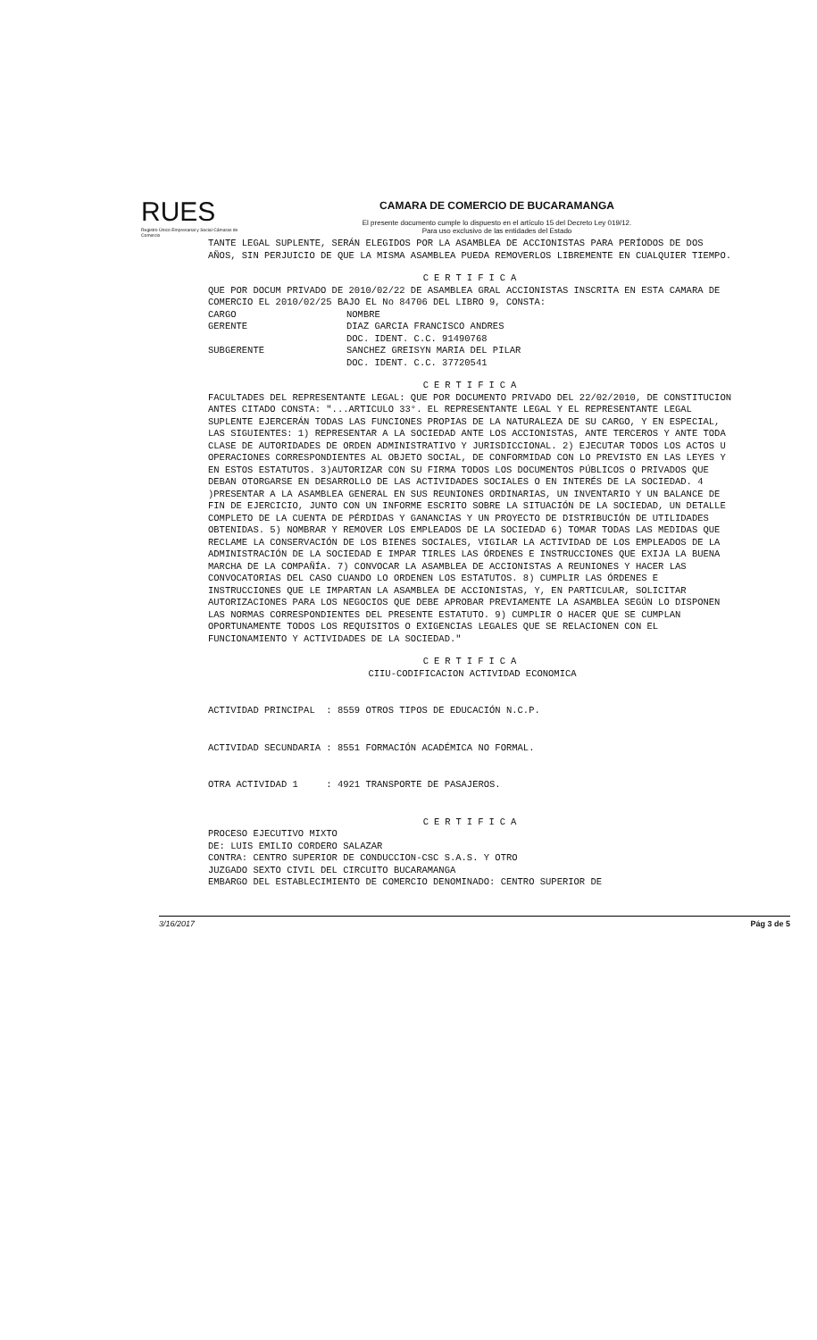RUES
Registro Único Empresarial y Social Cámaras de Comercio
CAMARA DE COMERCIO DE BUCARAMANGA
El presente documento cumple lo dispuesto en el artículo 15 del Decreto Ley 019/12.
Para uso exclusivo de las entidades del Estado
TANTE LEGAL SUPLENTE, SERÁN ELEGIDOS POR LA ASAMBLEA DE ACCIONISTAS PARA PERÍODOS DE DOS AÑOS, SIN PERJUICIO DE QUE LA MISMA ASAMBLEA PUEDA REMOVERLOS LIBREMENTE EN CUALQUIER TIEMPO.
CERTIFICA
QUE POR DOCUM PRIVADO DE 2010/02/22 DE ASAMBLEA GRAL ACCIONISTAS INSCRITA EN ESTA CAMARA DE COMERCIO EL 2010/02/25 BAJO EL No 84706 DEL LIBRO 9, CONSTA:
CARGO NOMBRE
GERENTE DIAZ GARCIA FRANCISCO ANDRES
DOC. IDENT. C.C. 91490768
SUBGERENTE SANCHEZ GREISYN MARIA DEL PILAR
DOC. IDENT. C.C. 37720541
CERTIFICA
FACULTADES DEL REPRESENTANTE LEGAL: QUE POR DOCUMENTO PRIVADO DEL 22/02/2010, DE CONSTITUCION ANTES CITADO CONSTA: "...ARTICULO 33°. EL REPRESENTANTE LEGAL Y EL REPRESENTANTE LEGAL SUPLENTE EJERCERÁN TODAS LAS FUNCIONES PROPIAS DE LA NATURALEZA DE SU CARGO, Y EN ESPECIAL, LAS SIGUIENTES: 1) REPRESENTAR A LA SOCIEDAD ANTE LOS ACCIONISTAS, ANTE TERCEROS Y ANTE TODA CLASE DE AUTORIDADES DE ORDEN ADMINISTRATIVO Y JURISDICCIONAL. 2) EJECUTAR TODOS LOS ACTOS U OPERACIONES CORRESPONDIENTES AL OBJETO SOCIAL, DE CONFORMIDAD CON LO PREVISTO EN LAS LEYES Y EN ESTOS ESTATUTOS. 3)AUTORIZAR CON SU FIRMA TODOS LOS DOCUMENTOS PÚBLICOS O PRIVADOS QUE DEBAN OTORGARSE EN DESARROLLO DE LAS ACTIVIDADES SOCIALES O EN INTERÉS DE LA SOCIEDAD. 4 )PRESENTAR A LA ASAMBLEA GENERAL EN SUS REUNIONES ORDINARIAS, UN INVENTARIO Y UN BALANCE DE FIN DE EJERCICIO, JUNTO CON UN INFORME ESCRITO SOBRE LA SITUACIÓN DE LA SOCIEDAD, UN DETALLE COMPLETO DE LA CUENTA DE PÉRDIDAS Y GANANCIAS Y UN PROYECTO DE DISTRIBUCIÓN DE UTILIDADES OBTENIDAS. 5) NOMBRAR Y REMOVER LOS EMPLEADOS DE LA SOCIEDAD 6) TOMAR TODAS LAS MEDIDAS QUE RECLAME LA CONSERVACIÓN DE LOS BIENES SOCIALES, VIGILAR LA ACTIVIDAD DE LOS EMPLEADOS DE LA ADMINISTRACIÓN DE LA SOCIEDAD E IMPAR TIRLES LAS ÓRDENES E INSTRUCCIONES QUE EXIJA LA BUENA MARCHA DE LA COMPAÑÍA. 7) CONVOCAR LA ASAMBLEA DE ACCIONISTAS A REUNIONES Y HACER LAS CONVOCATORIAS DEL CASO CUANDO LO ORDENEN LOS ESTATUTOS. 8) CUMPLIR LAS ÓRDENES E INSTRUCCIONES QUE LE IMPARTAN LA ASAMBLEA DE ACCIONISTAS, Y, EN PARTICULAR, SOLICITAR AUTORIZACIONES PARA LOS NEGOCIOS QUE DEBE APROBAR PREVIAMENTE LA ASAMBLEA SEGÚN LO DISPONEN LAS NORMAS CORRESPONDIENTES DEL PRESENTE ESTATUTO. 9) CUMPLIR O HACER QUE SE CUMPLAN OPORTUNAMENTE TODOS LOS REQUISITOS O EXIGENCIAS LEGALES QUE SE RELACIONEN CON EL FUNCIONAMIENTO Y ACTIVIDADES DE LA SOCIEDAD."
CERTIFICA
CIIU-CODIFICACION ACTIVIDAD ECONOMICA
ACTIVIDAD PRINCIPAL : 8559 OTROS TIPOS DE EDUCACIÓN N.C.P.
ACTIVIDAD SECUNDARIA : 8551 FORMACIÓN ACADÉMICA NO FORMAL.
OTRA ACTIVIDAD 1 : 4921 TRANSPORTE DE PASAJEROS.
CERTIFICA
PROCESO EJECUTIVO MIXTO
DE: LUIS EMILIO CORDERO SALAZAR
CONTRA: CENTRO SUPERIOR DE CONDUCCION-CSC S.A.S. Y OTRO
JUZGADO SEXTO CIVIL DEL CIRCUITO BUCARAMANGA
EMBARGO DEL ESTABLECIMIENTO DE COMERCIO DENOMINADO: CENTRO SUPERIOR DE
3/16/2017 Pág 3 de 5